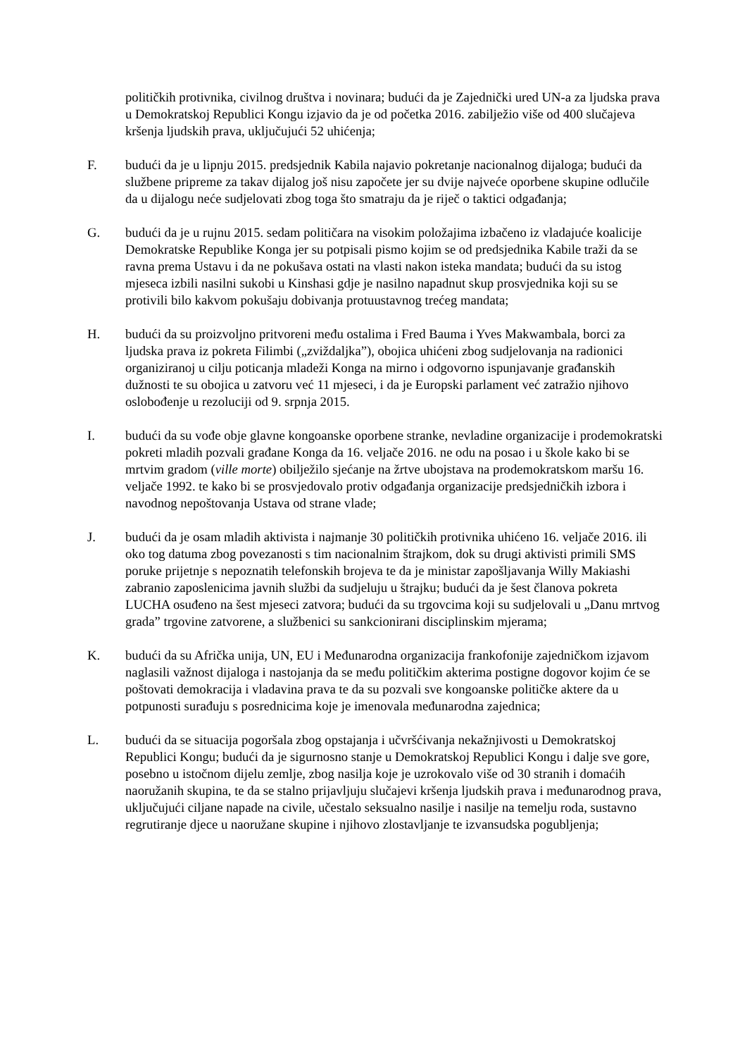političkih protivnika, civilnog društva i novinara; budući da je Zajednički ured UN-a za ljudska prava u Demokratskoj Republici Kongu izjavio da je od početka 2016. zabilježio više od 400 slučajeva kršenja ljudskih prava, uključujući 52 uhićenja;
F. budući da je u lipnju 2015. predsjednik Kabila najavio pokretanje nacionalnog dijaloga; budući da službene pripreme za takav dijalog još nisu započete jer su dvije najveće oporbene skupine odlučile da u dijalogu neće sudjelovati zbog toga što smatraju da je riječ o taktici odgađanja;
G. budući da je u rujnu 2015. sedam političara na visokim položajima izbačeno iz vladajuće koalicije Demokratske Republike Konga jer su potpisali pismo kojim se od predsjednika Kabile traži da se ravna prema Ustavu i da ne pokušava ostati na vlasti nakon isteka mandata; budući da su istog mjeseca izbili nasilni sukobi u Kinshasi gdje je nasilno napadnut skup prosvjednika koji su se protivili bilo kakvom pokušaju dobivanja protuustavnog trećeg mandata;
H. budući da su proizvoljno pritvoreni među ostalima i Fred Bauma i Yves Makwambala, borci za ljudska prava iz pokreta Filimbi („zviždaljka”), obojica uhićeni zbog sudjelovanja na radionici organiziranoj u cilju poticanja mladeži Konga na mirno i odgovorno ispunjavanje građanskih dužnosti te su obojica u zatvoru već 11 mjeseci, i da je Europski parlament već zatražio njihovo oslobođenje u rezoluciji od 9. srpnja 2015.
I. budući da su vođe obje glavne kongoanske oporbene stranke, nevladine organizacije i prodemokratski pokreti mladih pozvali građane Konga da 16. veljače 2016. ne odu na posao i u škole kako bi se mrtvim gradom (ville morte) obilježilo sjećanje na žrtve ubojstava na prodemokratskom maršu 16. veljače 1992. te kako bi se prosvjedovalo protiv odgađanja organizacije predsjedničkih izbora i navodnog nepoštovanja Ustava od strane vlade;
J. budući da je osam mladih aktivista i najmanje 30 političkih protivnika uhićeno 16. veljače 2016. ili oko tog datuma zbog povezanosti s tim nacionalnim štrajkom, dok su drugi aktivisti primili SMS poruke prijetnje s nepoznatih telefonskih brojeva te da je ministar zapošljavanja Willy Makiashi zabranio zaposlenicima javnih službi da sudjeluju u štrajku; budući da je šest članova pokreta LUCHA osuđeno na šest mjeseci zatvora; budući da su trgovcima koji su sudjelovali u „Danu mrtvog grada” trgovine zatvorene, a službenici su sankcionirani disciplinskim mjerama;
K. budući da su Afrička unija, UN, EU i Međunarodna organizacija frankofonije zajedničkom izjavom naglasili važnost dijaloga i nastojanja da se među političkim akterima postigne dogovor kojim će se poštovati demokracija i vladavina prava te da su pozvali sve kongoanske političke aktere da u potpunosti surađuju s posrednicima koje je imenovala međunarodna zajednica;
L. budući da se situacija pogoršala zbog opstajanja i učvršćivanja nekažnjivosti u Demokratskoj Republici Kongu; budući da je sigurnosno stanje u Demokratskoj Republici Kongu i dalje sve gore, posebno u istočnom dijelu zemlje, zbog nasilja koje je uzrokovalo više od 30 stranih i domaćih naoružanih skupina, te da se stalno prijavljuju slučajevi kršenja ljudskih prava i međunarodnog prava, uključujući ciljane napade na civile, učestalo seksualno nasilje i nasilje na temelju roda, sustavno regrutiranje djece u naoružane skupine i njihovo zlostavljanje te izvansudska pogubljenja;